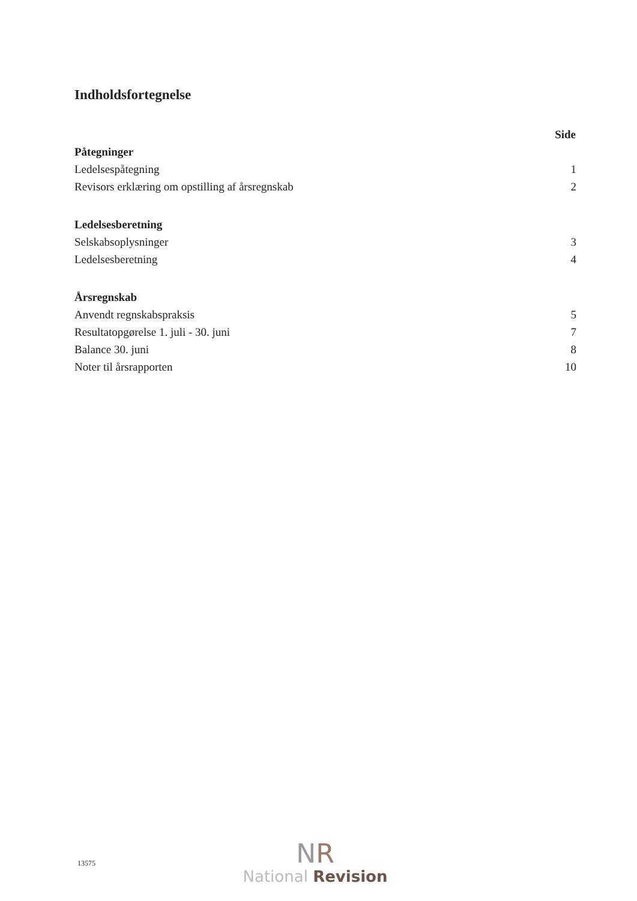Indholdsfortegnelse
| | Side |
| Påtegninger | |
| Ledelsespåtegning | 1 |
| Revisors erklæring om opstilling af årsregnskab | 2 |
| Ledelsesberetning | |
| Selskabsoplysninger | 3 |
| Ledelsesberetning | 4 |
| Årsregnskab | |
| Anvendt regnskabspraksis | 5 |
| Resultatopgørelse 1. juli - 30. juni | 7 |
| Balance 30. juni | 8 |
| Noter til årsrapporten | 10 |
13575
NR
National Revision